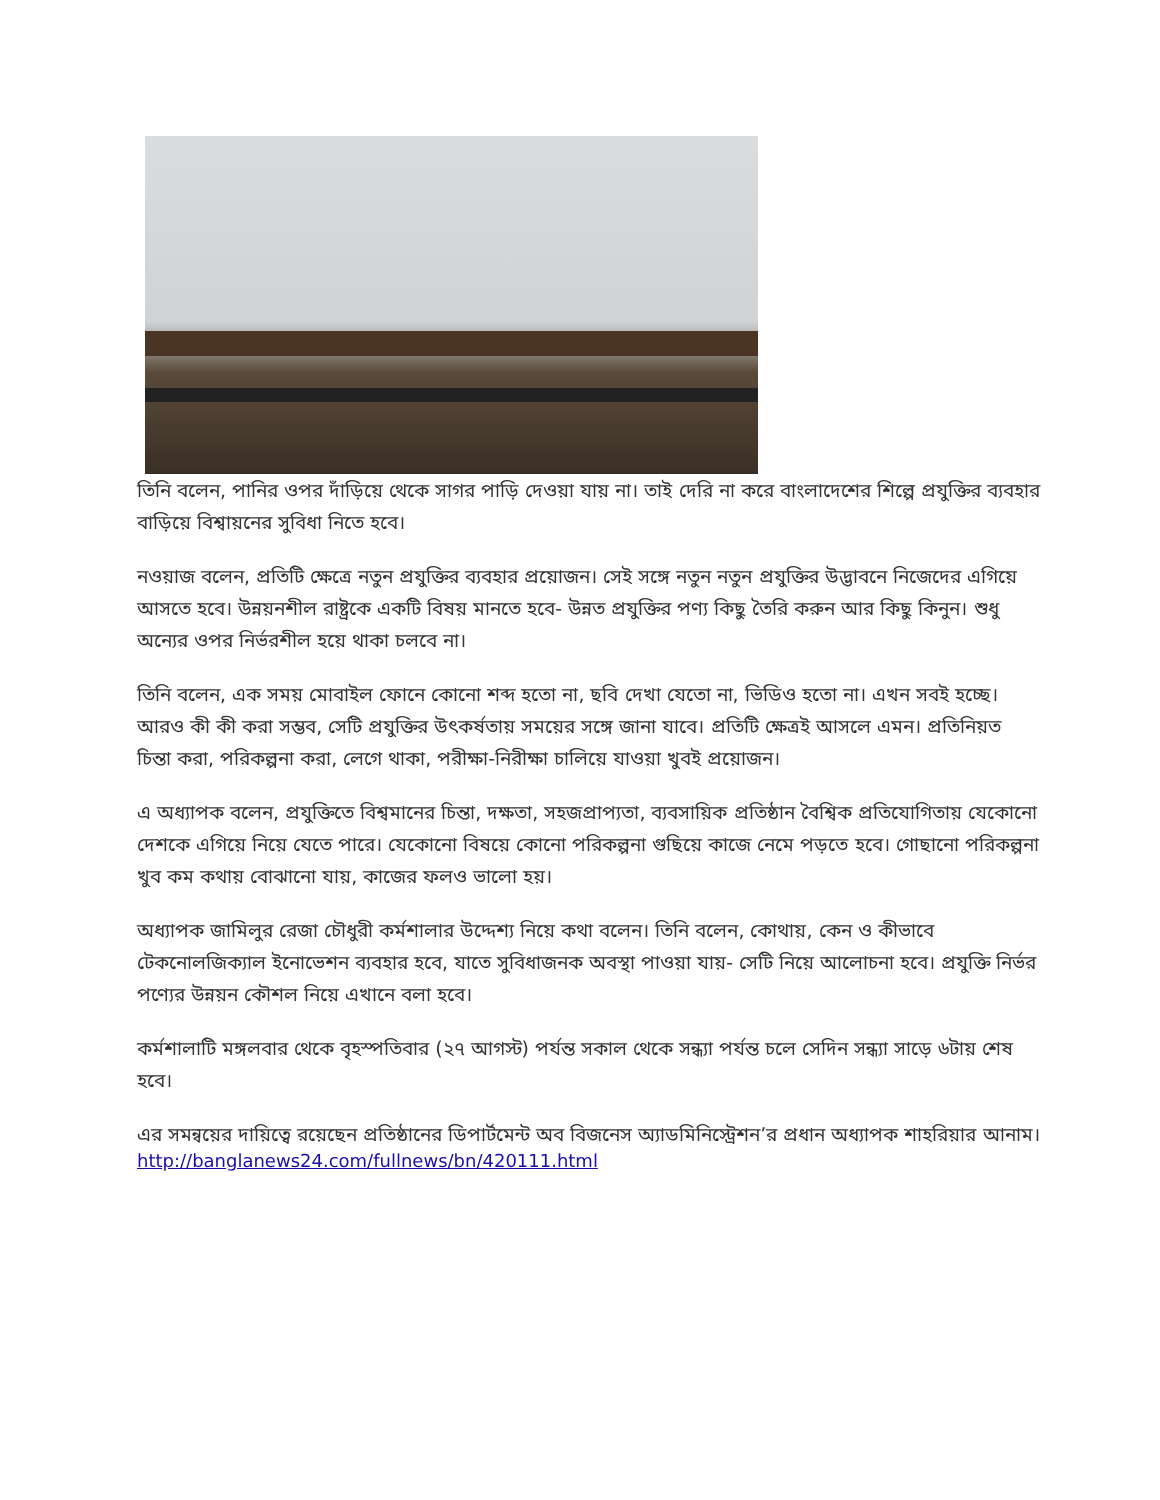তিনি বলেন, পানির ওপর দাঁড়িয়ে থেকে সাগর পাড়ি দেওয়া যায় না। তাই দেরি না করে বাংলাদেশের শিল্পে প্রযুক্তির ব্যবহার বাড়িয়ে বিশ্বায়নের সুবিধা নিতে হবে।
নওয়াজ বলেন, প্রতিটি ক্ষেত্রে নতুন প্রযুক্তির ব্যবহার প্রয়োজন। সেই সঙ্গে নতুন নতুন প্রযুক্তির উদ্ভাবনে নিজেদের এগিয়ে আসতে হবে। উন্নয়নশীল রাষ্ট্রকে একটি বিষয় মানতে হবে- উন্নত প্রযুক্তির পণ্য কিছু তৈরি করুন আর কিছু কিনুন। শুধু অন্যের ওপর নির্ভরশীল হয়ে থাকা চলবে না।
তিনি বলেন, এক সময় মোবাইল ফোনে কোনো শব্দ হতো না, ছবি দেখা যেতো না, ভিডিও হতো না। এখন সবই হচ্ছে। আরও কী কী করা সম্ভব, সেটি প্রযুক্তির উৎকর্ষতায় সময়ের সঙ্গে জানা যাবে। প্রতিটি ক্ষেত্রই আসলে এমন। প্রতিনিয়ত চিন্তা করা, পরিকল্পনা করা, লেগে থাকা, পরীক্ষা-নিরীক্ষা চালিয়ে যাওয়া খুবই প্রয়োজন।
এ অধ্যাপক বলেন, প্রযুক্তিতে বিশ্বমানের চিন্তা, দক্ষতা, সহজপ্রাপ্যতা, ব্যবসায়িক প্রতিষ্ঠান বৈশ্বিক প্রতিযোগিতায় যেকোনো দেশকে এগিয়ে নিয়ে যেতে পারে। যেকোনো বিষয়ে কোনো পরিকল্পনা গুছিয়ে কাজে নেমে পড়তে হবে। গোছানো পরিকল্পনা খুব কম কথায় বোঝানো যায়, কাজের ফলও ভালো হয়।
অধ্যাপক জামিলুর রেজা চৌধুরী কর্মশালার উদ্দেশ্য নিয়ে কথা বলেন। তিনি বলেন, কোথায়, কেন ও কীভাবে টেকনোলজিক্যাল ইনোভেশন ব্যবহার হবে, যাতে সুবিধাজনক অবস্থা পাওয়া যায়- সেটি নিয়ে আলোচনা হবে। প্রযুক্তি নির্ভর পণ্যের উন্নয়ন কৌশল নিয়ে এখানে বলা হবে।
কর্মশালাটি মঙ্গলবার থেকে বৃহস্পতিবার (২৭ আগস্ট) পর্যন্ত সকাল থেকে সন্ধ্যা পর্যন্ত চলে সেদিন সন্ধ্যা সাড়ে ৬টায় শেষ হবে।
এর সমন্বয়ের দায়িত্বে রয়েছেন প্রতিষ্ঠানের ডিপার্টমেন্ট অব বিজনেস অ্যাডমিনিস্ট্রেশন’র প্রধান অধ্যাপক শাহরিয়ার আনাম।
http://banglanews24.com/fullnews/bn/420111.html